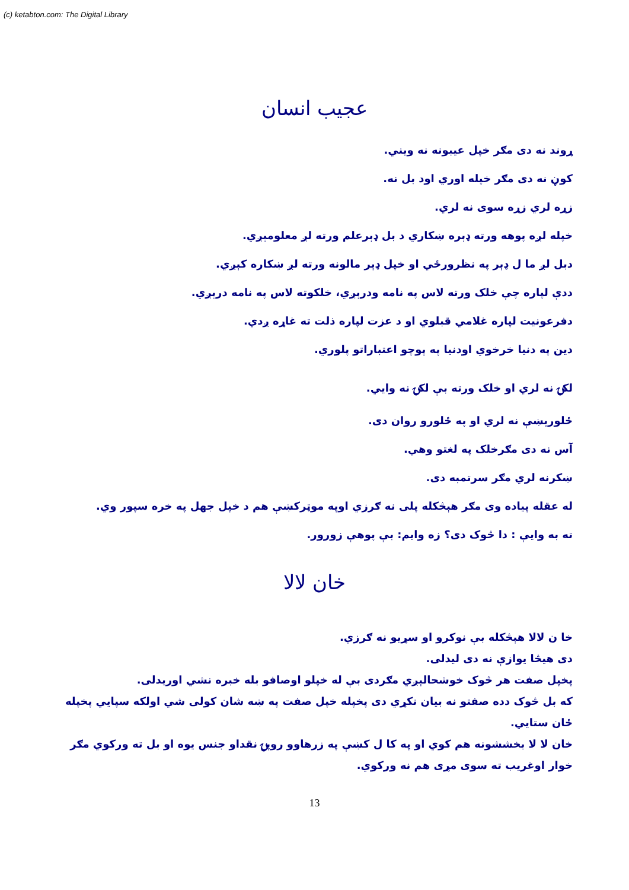(c) ketabton.com: The Digital Library
عجيب انسان
ړوند نه دی مګر خپل عيبونه نه ويني.
کوڼ نه دی مګر خپله اوري اود بل نه.
زړه لري زړه سوی نه لري.
خپله لږه پوهه ورته ډېره ښکاري د بل ډېرعلم ورته لږ معلومېږي.
دبل لږ ما ل ډېر په نظرورځي او خپل ډېر مالونه ورته لږ ښکاره کېږي.
ددې لپاره چې خلک ورته لاس په نامه ودرېږي، خلکوته لاس په نامه درېږي.
دفرعونيت لپاره غلامي قبلوي او د عزت لپاره ذلت ته غاړه ږدي.
دين په دنيا خرخوي اودنيا په پوچو اعتباراتو پلوري.
لکۍ نه لري او خلک ورته بې لکۍ نه وايي.
ځلورپښې نه لري او په ځلورو روان دی.
آس نه دی مګرخلک په لغتو وهي.
ښکرنه لري مګر سرتمبه دی.
له عقله پياده وی مګر هېڅکله پلی نه ګرزي اوپه موټرکښې هم د خپل جهل په خره سپور وي.
ته به وايې : دا څوک دی؟ زه وايم: بې پوهې زورور.
خان لالا
خا ن لالا هېڅکله بې نوکرو او سړيو نه ګرزي.
دی هيڅا يوازې نه دی ليدلی.
پخپل صفت هر څوک خوشحالېږي مګردی بې له خپلو اوصافو بله خبره نشي اوريدلی.
که بل څوک دده صفتو نه بيان نکړي دی پخپله خپل صفت په ښه شان کولی شي اولکه سپايي پخپله ځان ستايي.
خان لا لا بخششونه هم کوي او په کا ل کښې په زرهاوو روپۍ نقداو جنس يوه او بل ته ورکوي مګر خوار اوغريب ته سوی مړی هم نه ورکوي.
13